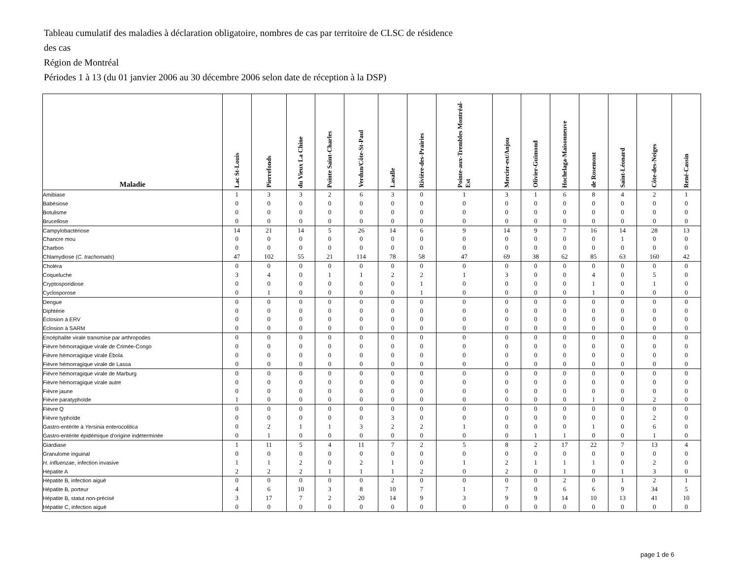Tableau cumulatif des maladies à déclaration obligatoire, nombres de cas par territoire de CLSC de résidence
des cas
Région de Montréal
Périodes 1 à 13 (du 01 janvier 2006 au 30 décembre 2006 selon date de réception à la DSP)
| Maladie | Lac St-Louis | Pierrefonds | du Vieux La Chine | Pointe Saint-Charles | Verdun/Côte-St-Paul | Lasalle | Rivière-des-Prairies | Pointe-aux-Trembles Montréal-Est | Mercier-est/Anjou | Olivier-Guimond | Hochelaga-Maisonneuve | de Rosemont | Saint-Léonard | Côte-des-Neiges | René-Cassin |
| --- | --- | --- | --- | --- | --- | --- | --- | --- | --- | --- | --- | --- | --- | --- | --- |
| Amibiase | 1 | 3 | 3 | 2 | 6 | 3 | 0 | 1 | 3 | 1 | 6 | 8 | 4 | 2 | 1 |
| Babésiose | 0 | 0 | 0 | 0 | 0 | 0 | 0 | 0 | 0 | 0 | 0 | 0 | 0 | 0 | 0 |
| Botulisme | 0 | 0 | 0 | 0 | 0 | 0 | 0 | 0 | 0 | 0 | 0 | 0 | 0 | 0 | 0 |
| Brucellose | 0 | 0 | 0 | 0 | 0 | 0 | 0 | 0 | 0 | 0 | 0 | 0 | 0 | 0 | 0 |
| Campylobactériose | 14 | 21 | 14 | 5 | 26 | 14 | 6 | 9 | 14 | 9 | 7 | 16 | 14 | 28 | 13 |
| Chancre mou | 0 | 0 | 0 | 0 | 0 | 0 | 0 | 0 | 0 | 0 | 0 | 0 | 1 | 0 | 0 |
| Charbon | 0 | 0 | 0 | 0 | 0 | 0 | 0 | 0 | 0 | 0 | 0 | 0 | 0 | 0 | 0 |
| Chlamydiose ( C. trachomatis ) | 47 | 102 | 55 | 21 | 114 | 78 | 58 | 47 | 69 | 38 | 62 | 85 | 63 | 160 | 42 |
| Choléra | 0 | 0 | 0 | 0 | 0 | 0 | 0 | 0 | 0 | 0 | 0 | 0 | 0 | 0 | 0 |
| Coqueluche | 3 | 4 | 0 | 1 | 1 | 2 | 2 | 1 | 3 | 0 | 0 | 4 | 0 | 5 | 0 |
| Cryptosporidiose | 0 | 0 | 0 | 0 | 0 | 0 | 1 | 0 | 0 | 0 | 0 | 1 | 0 | 1 | 0 |
| Cyclosporose | 0 | 1 | 0 | 0 | 0 | 0 | 1 | 0 | 0 | 0 | 0 | 1 | 0 | 0 | 0 |
| Dengue | 0 | 0 | 0 | 0 | 0 | 0 | 0 | 0 | 0 | 0 | 0 | 0 | 0 | 0 | 0 |
| Diphtérie | 0 | 0 | 0 | 0 | 0 | 0 | 0 | 0 | 0 | 0 | 0 | 0 | 0 | 0 | 0 |
| Éclosion à ERV | 0 | 0 | 0 | 0 | 0 | 0 | 0 | 0 | 0 | 0 | 0 | 0 | 0 | 0 | 0 |
| Éclosion à SARM | 0 | 0 | 0 | 0 | 0 | 0 | 0 | 0 | 0 | 0 | 0 | 0 | 0 | 0 | 0 |
| Encéphalite virale transmise par arthropodes | 0 | 0 | 0 | 0 | 0 | 0 | 0 | 0 | 0 | 0 | 0 | 0 | 0 | 0 | 0 |
| Fièvre hémorragique virale de Crimée-Congo | 0 | 0 | 0 | 0 | 0 | 0 | 0 | 0 | 0 | 0 | 0 | 0 | 0 | 0 | 0 |
| Fièvre hémorragique virale Ébola | 0 | 0 | 0 | 0 | 0 | 0 | 0 | 0 | 0 | 0 | 0 | 0 | 0 | 0 | 0 |
| Fièvre hémorragique virale de Lassa | 0 | 0 | 0 | 0 | 0 | 0 | 0 | 0 | 0 | 0 | 0 | 0 | 0 | 0 | 0 |
| Fièvre hémorragique virale de Marburg | 0 | 0 | 0 | 0 | 0 | 0 | 0 | 0 | 0 | 0 | 0 | 0 | 0 | 0 | 0 |
| Fièvre hémorragique virale autre | 0 | 0 | 0 | 0 | 0 | 0 | 0 | 0 | 0 | 0 | 0 | 0 | 0 | 0 | 0 |
| Fièvre jaune | 0 | 0 | 0 | 0 | 0 | 0 | 0 | 0 | 0 | 0 | 0 | 0 | 0 | 0 | 0 |
| Fièvre paratyphoïde | 1 | 0 | 0 | 0 | 0 | 0 | 0 | 0 | 0 | 0 | 0 | 1 | 0 | 2 | 0 |
| Fièvre Q | 0 | 0 | 0 | 0 | 0 | 0 | 0 | 0 | 0 | 0 | 0 | 0 | 0 | 0 | 0 |
| Fièvre typhoïde | 0 | 0 | 0 | 0 | 0 | 3 | 0 | 0 | 0 | 0 | 0 | 0 | 0 | 2 | 0 |
| Gastro-entérite à Yersinia enterocolitica | 0 | 2 | 1 | 1 | 3 | 2 | 2 | 1 | 0 | 0 | 0 | 1 | 0 | 6 | 0 |
| Gastro-entérite épidémique d'origine indéterminée | 0 | 1 | 0 | 0 | 0 | 0 | 0 | 0 | 0 | 1 | 1 | 0 | 0 | 1 | 0 |
| Giardiase | 1 | 11 | 5 | 4 | 11 | 7 | 2 | 5 | 8 | 2 | 17 | 22 | 7 | 13 | 4 |
| Granulome inguinal | 0 | 0 | 0 | 0 | 0 | 0 | 0 | 0 | 0 | 0 | 0 | 0 | 0 | 0 | 0 |
| H. influenzae , infection invasive | 1 | 1 | 2 | 0 | 2 | 1 | 0 | 1 | 2 | 1 | 1 | 1 | 0 | 2 | 0 |
| Hépatite A | 2 | 2 | 2 | 1 | 1 | 1 | 2 | 0 | 2 | 0 | 1 | 0 | 1 | 3 | 0 |
| Hépatite B, infection aiguë | 0 | 0 | 0 | 0 | 0 | 2 | 0 | 0 | 0 | 0 | 2 | 0 | 1 | 2 | 1 |
| Hépatite B, porteur | 4 | 6 | 10 | 3 | 8 | 10 | 7 | 1 | 7 | 0 | 6 | 6 | 9 | 34 | 5 |
| Hépatite B, statut non-précisé | 3 | 17 | 7 | 2 | 20 | 14 | 9 | 3 | 9 | 9 | 14 | 10 | 13 | 41 | 10 |
| Hépatite C, infection aiguë | 0 | 0 | 0 | 0 | 0 | 0 | 0 | 0 | 0 | 0 | 0 | 0 | 0 | 0 | 0 |
page 1 de 6